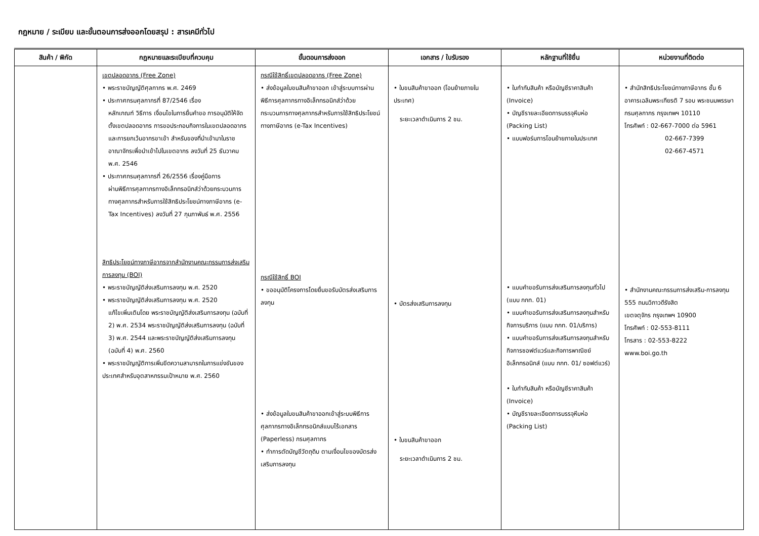กฎหมาย / ระเบียบ และขั้นตอนการส่งออกโดยสรุป : สารเคมีทั่วไป
| สินค้า / พิกัด | กฎหมายและระเบียบที่ควบคุม | ขั้นตอนการส่งออก | เอกสาร / ใบรับรอง | หลักฐานที่ใช้ยื่น | หน่วยงานที่ติดต่อ |
| --- | --- | --- | --- | --- | --- |
| | เขตปลอดอากร (Free Zone) • พระราชบัญญัติศุลกากร พ.ศ. 2469 • ประกาศกรมศุลกากรที่ 87/2546 เรื่อง หลักเกณฑ์ วิธีการ เงื่อนไขในการยื่นคำขอ การอนุมัติให้จัดตั้งเขตปลอดอากร การขอประกอบกิจการในเขตปลอดอากร และการยกเว้นอากรขาเข้า สำหรับของที่นำเข้ามาในราชอาณาจักรเพื่อนำเข้าไปในเขตอากร ลงวันที่ 25 ธันวาคม พ.ศ. 2546 • ประกาศกรมศุลกากรที่ 26/2556 เรื่องคู่มือการ ผ่านพิธีการศุลกากรทางอิเล็กทรอนิกส์ว่าด้วยกระบวนการทางศุลกากรสำหรับการใช้สิทธิประโยชน์ทางภาษีอากร (e-Tax Incentives) ลงวันที่ 27 กุมภาพันธ์ พ.ศ. 2556 สิทธิประโยชน์ทางภาษีอากรจากสำนักงานคณะกรรมการส่งเสริมการลงทุน (BOI) • พระราชบัญญัติส่งเสริมการลงทุน พ.ศ. 2520 • พระราชบัญญัติส่งเสริมการลงทุน พ.ศ. 2520 แก้ไขเพิ่มเติมโดย พระราชบัญญัติส่งเสริมการลงทุน (ฉบับที่ 2) พ.ศ. 2534 พระราชบัญญัติส่งเสริมการลงทุน (ฉบับที่ 3) พ.ศ. 2544 และพระราชบัญญัติส่งเสริมการลงทุน (ฉบับที่ 4) พ.ศ. 2560 • พระราชบัญญัติการเพิ่มขีดความสามารถในการแข่งขันของประเทศสำหรับอุตสาหกรรมเป้าหมาย พ.ศ. 2560 | กรณีใช้สิทธิ์เขตปลอดอากร (Free Zone) • ส่งข้อมูลใบขนสินค้าขาออก เข้าสู่ระบบการผ่านพิธีการศุลกากรทางอิเล็กทรอนิกส์ว่าด้วยกระบวนการทางศุลกากรสำหรับการใช้สิทธิประโยชน์ทางภาษีอากร (e-Tax Incentives) กรณีใช้สิทธิ์ BOI • ขออนุมัติโครงการโดยยื่นขอรับบัตรส่งเสริมการลงทุน • ส่งข้อมูลใบขนสินค้าขาออกเข้าสู่ระบบพิธีการศุลกากรทางอิเล็กทรอนิกส์แบบไร้เอกสาร (Paperless) กรมศุลกากร • ทำการตัดบัญชีวัตถุดิบ ตามเงื่อนไขของบัตรส่งเสริมการลงทุน | • ใบขนสินค้าขาออก (โอนย้ายภายในประเทศ) ระยะเวลาดำเนินการ 2 ชม. • บัตรส่งเสริมการลงทุน • ใบขนสินค้าขาออก ระยะเวลาดำเนินการ 2 ชม. | • ใบกำกับสินค้า หรือบัญชีราคาสินค้า (Invoice) • บัญชีรายละเอียดการบรรจุหีบห่อ (Packing List) • แบบฟอร์มการโอนย้ายภายในประเทศ • แบบคำขอรับการส่งเสริมการลงทุนทั่วไป (แบบ กกท. 01) • แบบคำขอรับการส่งเสริมการลงทุนสำหรับกิจการบริการ (แบบ กกท. 01/บริการ) • แบบคำขอรับการส่งเสริมการลงทุนสำหรับกิจการซอฟต์แวร์และกิจการพาณิชย์อิเล็กทรอนิกส์ (แบบ กกท. 01/ ซอฟต์แวร์) • ใบกำกับสินค้า หรือบัญชีราคาสินค้า (Invoice) • บัญชีรายละเอียดการบรรจุหีบห่อ (Packing List) | • สำนักสิทธิประโยชน์ทางภาษีอากร ชั้น 6 อาคารเฉลิมพระเกียรติ 7 รอบ พระชนมพรรษา กรมศุลกากร กรุงเทพฯ 10110 โทรศัพท์ : 02-667-7000 ต่อ 5961 02-667-7399 02-667-4571 • สำนักงานคณะกรรมการส่งเสริม-การลงทุน 555 ถนนวิภาวดีรังสิต เขตจตุจักร กรุงเทพฯ 10900 โทรศัพท์ : 02-553-8111 โทรสาร : 02-553-8222 www.boi.go.th |